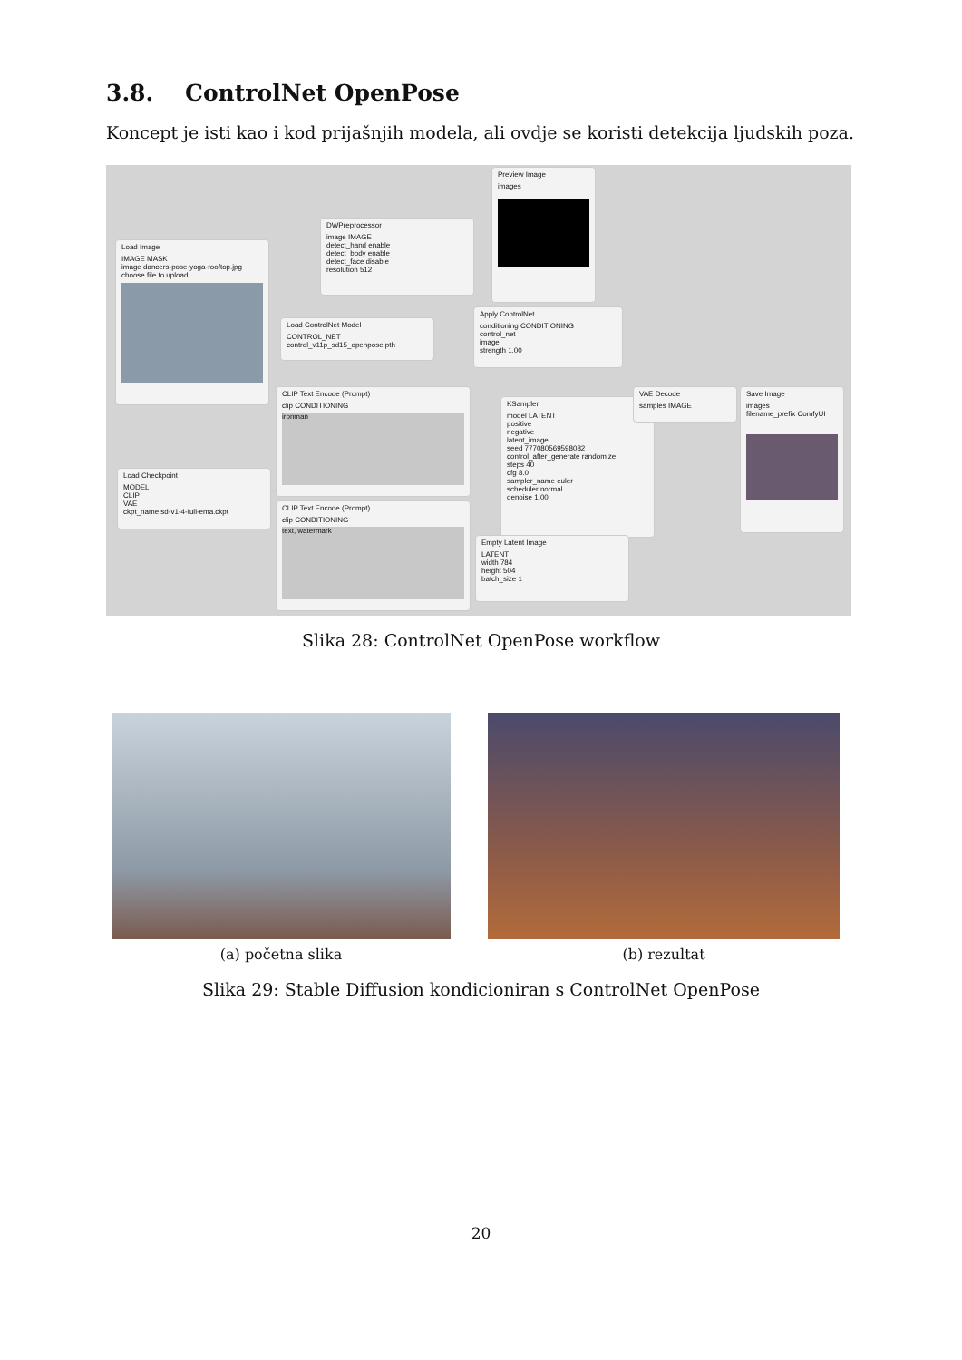3.8. ControlNet OpenPose
Koncept je isti kao i kod prijašnjih modela, ali ovdje se koristi detekcija ljudskih poza.
Load Image
IMAGE MASK
image dancers-pose-yoga-rooftop.jpg
choose file to upload
DWPreprocessor
image IMAGE
detect_hand enable
detect_body enable
detect_face disable
resolution 512
Preview Image
images
Load ControlNet Model
CONTROL_NET
control_v11p_sd15_openpose.pth
Apply ControlNet
conditioning CONDITIONING
control_net
image
strength 1.00
CLIP Text Encode (Prompt)
clip CONDITIONING
ironman
KSampler
model LATENT
positive
negative
latent_image
seed 777080569598082
control_after_generate randomize
steps 40
cfg 8.0
sampler_name euler
scheduler normal
denoise 1.00
VAE Decode
samples IMAGE
Save Image
images
filename_prefix ComfyUI
Load Checkpoint
MODEL
CLIP
VAE
ckpt_name sd-v1-4-full-ema.ckpt
CLIP Text Encode (Prompt)
clip CONDITIONING
text, watermark
Empty Latent Image
LATENT
width 784
height 504
batch_size 1
Slika 28: ControlNet OpenPose workflow
(a) početna slika (b) rezultat
Slika 29: Stable Diffusion kondicioniran s ControlNet OpenPose
20